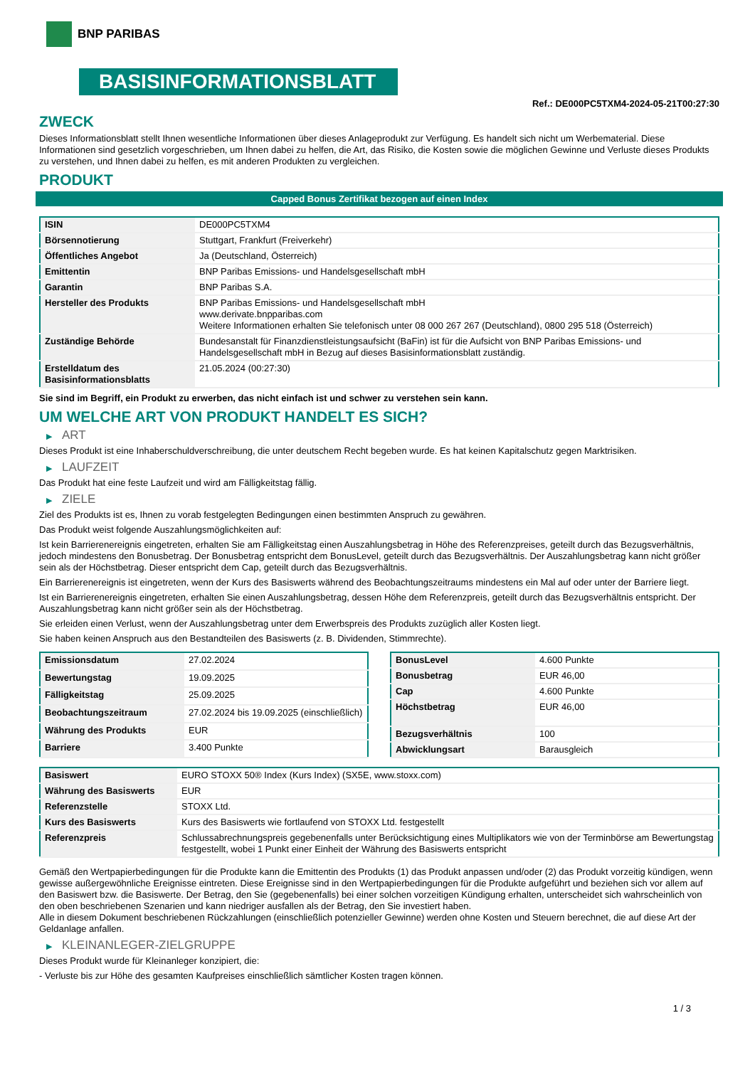BNP PARIBAS
BASISINFORMATIONSBLATT
Ref.: DE000PC5TXM4-2024-05-21T00:27:30
ZWECK
Dieses Informationsblatt stellt Ihnen wesentliche Informationen über dieses Anlageprodukt zur Verfügung. Es handelt sich nicht um Werbematerial. Diese Informationen sind gesetzlich vorgeschrieben, um Ihnen dabei zu helfen, die Art, das Risiko, die Kosten sowie die möglichen Gewinne und Verluste dieses Produkts zu verstehen, und Ihnen dabei zu helfen, es mit anderen Produkten zu vergleichen.
PRODUKT
Capped Bonus Zertifikat bezogen auf einen Index
| ISIN | DE000PC5TXM4 |
| Börsennotierung | Stuttgart, Frankfurt (Freiverkehr) |
| Öffentliches Angebot | Ja (Deutschland, Österreich) |
| Emittentin | BNP Paribas Emissions- und Handelsgesellschaft mbH |
| Garantin | BNP Paribas S.A. |
| Hersteller des Produkts | BNP Paribas Emissions- und Handelsgesellschaft mbH www.derivate.bnpparibas.com Weitere Informationen erhalten Sie telefonisch unter 08 000 267 267 (Deutschland), 0800 295 518 (Österreich) |
| Zuständige Behörde | Bundesanstalt für Finanzdienstleistungsaufsicht (BaFin) ist für die Aufsicht von BNP Paribas Emissions- und Handelsgesellschaft mbH in Bezug auf dieses Basisinformationsblatt zuständig. |
| Erstelldatum des Basisinformationsblatts | 21.05.2024 (00:27:30) |
Sie sind im Begriff, ein Produkt zu erwerben, das nicht einfach ist und schwer zu verstehen sein kann.
UM WELCHE ART VON PRODUKT HANDELT ES SICH?
▶ ART
Dieses Produkt ist eine Inhaberschuldverschreibung, die unter deutschem Recht begeben wurde. Es hat keinen Kapitalschutz gegen Marktrisiken.
▶ LAUFZEIT
Das Produkt hat eine feste Laufzeit und wird am Fälligkeitstag fällig.
▶ ZIELE
Ziel des Produkts ist es, Ihnen zu vorab festgelegten Bedingungen einen bestimmten Anspruch zu gewähren.
Das Produkt weist folgende Auszahlungsmöglichkeiten auf:
Ist kein Barrierenereignis eingetreten, erhalten Sie am Fälligkeitstag einen Auszahlungsbetrag in Höhe des Referenzpreises, geteilt durch das Bezugsverhältnis, jedoch mindestens den Bonusbetrag. Der Bonusbetrag entspricht dem BonusLevel, geteilt durch das Bezugsverhältnis. Der Auszahlungsbetrag kann nicht größer sein als der Höchstbetrag. Dieser entspricht dem Cap, geteilt durch das Bezugsverhältnis.
Ein Barrierenereignis ist eingetreten, wenn der Kurs des Basiswerts während des Beobachtungszeitraums mindestens ein Mal auf oder unter der Barriere liegt.
Ist ein Barrierenereignis eingetreten, erhalten Sie einen Auszahlungsbetrag, dessen Höhe dem Referenzpreis, geteilt durch das Bezugsverhältnis entspricht. Der Auszahlungsbetrag kann nicht größer sein als der Höchstbetrag.
Sie erleiden einen Verlust, wenn der Auszahlungsbetrag unter dem Erwerbspreis des Produkts zuzüglich aller Kosten liegt.
Sie haben keinen Anspruch aus den Bestandteilen des Basiswerts (z. B. Dividenden, Stimmrechte).
| Emissionsdatum | 27.02.2024 |
| Bewertungstag | 19.09.2025 |
| Fälligkeitstag | 25.09.2025 |
| Beobachtungszeitraum | 27.02.2024 bis 19.09.2025 (einschließlich) |
| Währung des Produkts | EUR |
| Barriere | 3.400 Punkte |
| BonusLevel | 4.600 Punkte |
| Bonusbetrag | EUR 46,00 |
| Cap | 4.600 Punkte |
| Höchstbetrag | EUR 46,00 |
| Bezugsverhältnis | 100 |
| Abwicklungsart | Barausgleich |
| Basiswert | EURO STOXX 50® Index (Kurs Index) (SX5E, www.stoxx.com) |
| Währung des Basiswerts | EUR |
| Referenzstelle | STOXX Ltd. |
| Kurs des Basiswerts | Kurs des Basiswerts wie fortlaufend von STOXX Ltd. festgestellt |
| Referenzpreis | Schlussabrechnungspreis gegebenenfalls unter Berücksichtigung eines Multiplikators wie von der Terminbörse am Bewertungstag festgestellt, wobei 1 Punkt einer Einheit der Währung des Basiswerts entspricht |
Gemäß den Wertpapierbedingungen für die Produkte kann die Emittentin des Produkts (1) das Produkt anpassen und/oder (2) das Produkt vorzeitig kündigen, wenn gewisse außergewöhnliche Ereignisse eintreten. Diese Ereignisse sind in den Wertpapierbedingungen für die Produkte aufgeführt und beziehen sich vor allem auf den Basiswert bzw. die Basiswerte. Der Betrag, den Sie (gegebenenfalls) bei einer solchen vorzeitigen Kündigung erhalten, unterscheidet sich wahrscheinlich von den oben beschriebenen Szenarien und kann niedriger ausfallen als der Betrag, den Sie investiert haben.
Alle in diesem Dokument beschriebenen Rückzahlungen (einschließlich potenzieller Gewinne) werden ohne Kosten und Steuern berechnet, die auf diese Art der Geldanlage anfallen.
▶ KLEINANLEGER-ZIELGRUPPE
Dieses Produkt wurde für Kleinanleger konzipiert, die:
- Verluste bis zur Höhe des gesamten Kaufpreises einschließlich sämtlicher Kosten tragen können.
1 / 3